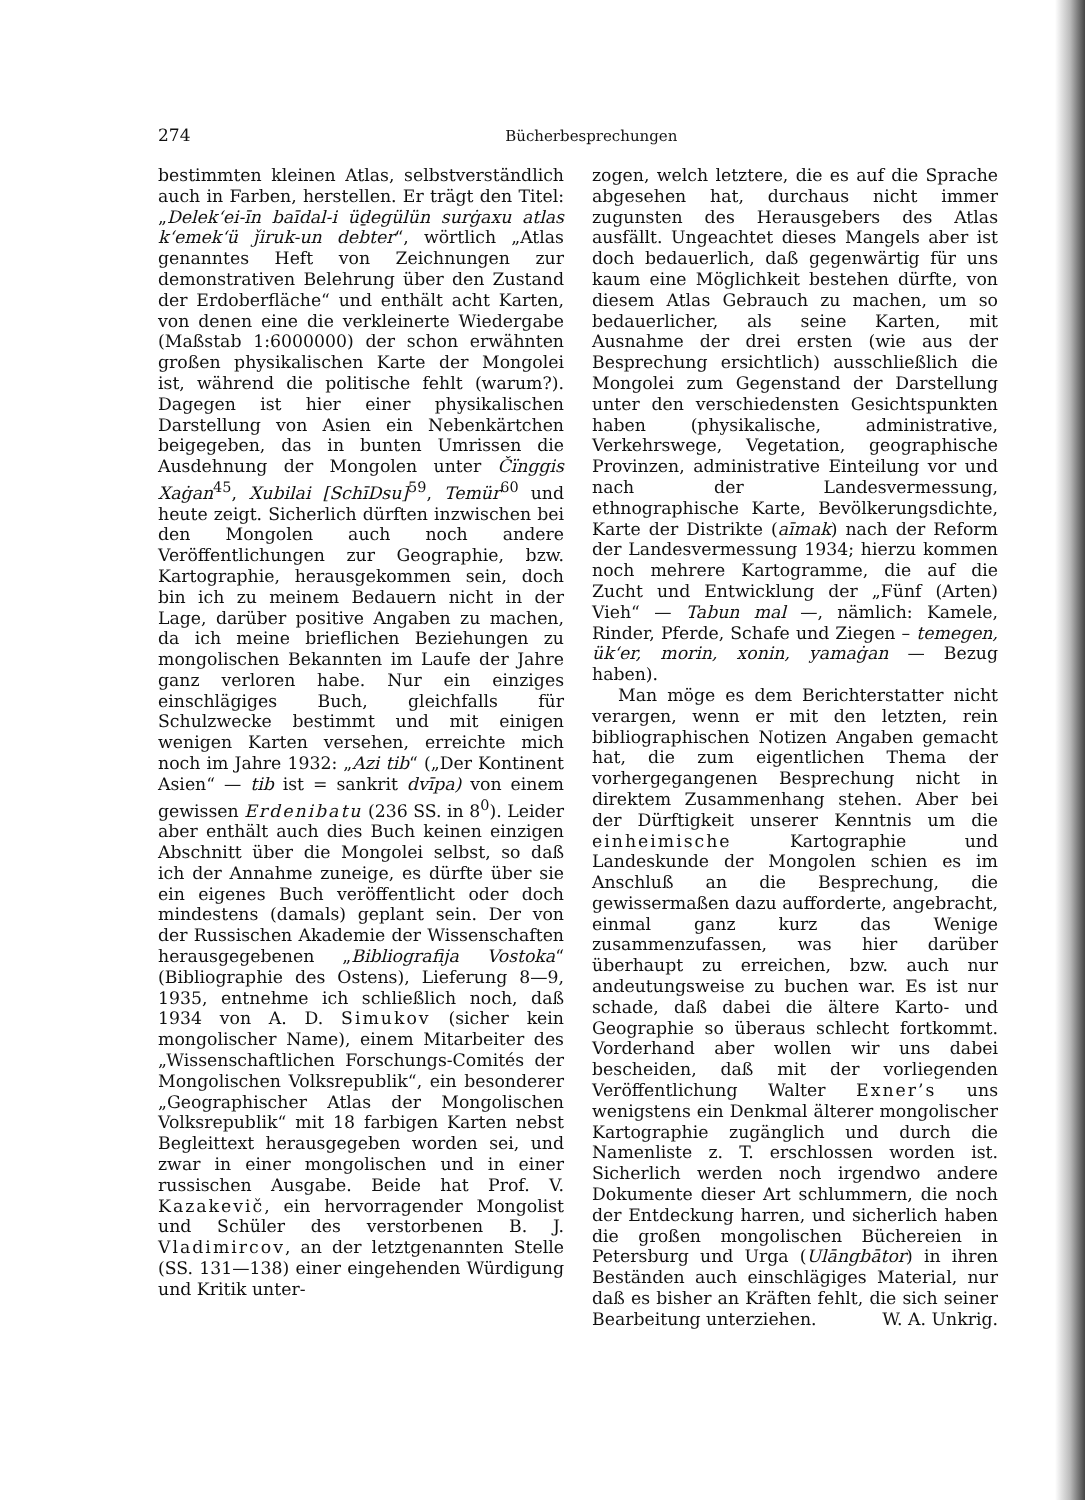274 Bücherbesprechungen
bestimmten kleinen Atlas, selbstverständlich auch in Farben, herstellen. Er trägt den Titel: „Delek‘ei-īn baīdal-i üḏegülün surġaxu atlas k‘emek‘ü ǰiruk-un debter“, wörtlich „Atlas genanntes Heft von Zeichnungen zur demonstrativen Belehrung über den Zustand der Erdoberfläche“ und enthält acht Karten, von denen eine die verkleinerte Wiedergabe (Maßstab 1:6000000) der schon erwähnten großen physikalischen Karte der Mongolei ist, während die politische fehlt (warum?). Dagegen ist hier einer physikalischen Darstellung von Asien ein Nebenkärtchen beigegeben, das in bunten Umrissen die Ausdehnung der Mongolen unter Čïnggis Xaġan<sup>45</sup>, Xubilai [SchīDsu]<sup>59</sup>, Temür<sup>60</sup> und heute zeigt. Sicherlich dürften inzwischen bei den Mongolen auch noch andere Veröffentlichungen zur Geographie, bzw. Kartographie, herausgekommen sein, doch bin ich zu meinem Bedauern nicht in der Lage, darüber positive Angaben zu machen, da ich meine brieflichen Beziehungen zu mongolischen Bekannten im Laufe der Jahre ganz verloren habe. Nur ein einziges einschlägiges Buch, gleichfalls für Schulzwecke bestimmt und mit einigen wenigen Karten versehen, erreichte mich noch im Jahre 1932: „Azi tib“ („Der Kontinent Asien“ — tib ist = sankrit dvīpa) von einem gewissen Erdenibatu (236 SS. in 8<sup>0</sup>). Leider aber enthält auch dies Buch keinen einzigen Abschnitt über die Mongolei selbst, so daß ich der Annahme zuneige, es dürfte über sie ein eigenes Buch veröffentlicht oder doch mindestens (damals) geplant sein. Der von der Russischen Akademie der Wissenschaften herausgegebenen „Bibliografija Vostoka“ (Bibliographie des Ostens), Lieferung 8—9, 1935, entnehme ich schließlich noch, daß 1934 von A. D. Simukov (sicher kein mongolischer Name), einem Mitarbeiter des „Wissenschaftlichen Forschungs-Comités der Mongolischen Volksrepublik“, ein besonderer „Geographischer Atlas der Mongolischen Volksrepublik“ mit 18 farbigen Karten nebst Begleittext herausgegeben worden sei, und zwar in einer mongolischen und in einer russischen Ausgabe. Beide hat Prof. V. Kazakevič, ein hervorragender Mongolist und Schüler des verstorbenen B. J. Vladimircov, an der letztgenannten Stelle (SS. 131—138) einer eingehenden Würdigung und Kritik unter-
zogen, welch letztere, die es auf die Sprache abgesehen hat, durchaus nicht immer zugunsten des Herausgebers des Atlas ausfällt. Ungeachtet dieses Mangels aber ist doch bedauerlich, daß gegenwärtig für uns kaum eine Möglichkeit bestehen dürfte, von diesem Atlas Gebrauch zu machen, um so bedauerlicher, als seine Karten, mit Ausnahme der drei ersten (wie aus der Besprechung ersichtlich) ausschließlich die Mongolei zum Gegenstand der Darstellung unter den verschiedensten Gesichtspunkten haben (physikalische, administrative, Verkehrswege, Vegetation, geographische Provinzen, administrative Einteilung vor und nach der Landesvermessung, ethnographische Karte, Bevölkerungsdichte, Karte der Distrikte (aīmak) nach der Reform der Landesvermessung 1934; hierzu kommen noch mehrere Kartogramme, die auf die Zucht und Entwicklung der „Fünf (Arten) Vieh“ — Tabun mal —, nämlich: Kamele, Rinder, Pferde, Schafe und Ziegen – temegen, ük‘er, morin, xonin, yamaġan — Bezug haben).
Man möge es dem Berichterstatter nicht verargen, wenn er mit den letzten, rein bibliographischen Notizen Angaben gemacht hat, die zum eigentlichen Thema der vorhergegangenen Besprechung nicht in direktem Zusammenhang stehen. Aber bei der Dürftigkeit unserer Kenntnis um die einheimische Kartographie und Landeskunde der Mongolen schien es im Anschluß an die Besprechung, die gewissermaßen dazu aufforderte, angebracht, einmal ganz kurz das Wenige zusammenzufassen, was hier darüber überhaupt zu erreichen, bzw. auch nur andeutungsweise zu buchen war. Es ist nur schade, daß dabei die ältere Karto- und Geographie so überaus schlecht fortkommt. Vorderhand aber wollen wir uns dabei bescheiden, daß mit der vorliegenden Veröffentlichung Walter Exner’s uns wenigstens ein Denkmal älterer mongolischer Kartographie zugänglich und durch die Namenliste z. T. erschlossen worden ist. Sicherlich werden noch irgendwo andere Dokumente dieser Art schlummern, die noch der Entdeckung harren, und sicherlich haben die großen mongolischen Büchereien in Petersburg und Urga (Ulāngbātor) in ihren Beständen auch einschlägiges Material, nur daß es bisher an Kräften fehlt, die sich seiner Bearbeitung unterziehen. W. A. Unkrig.